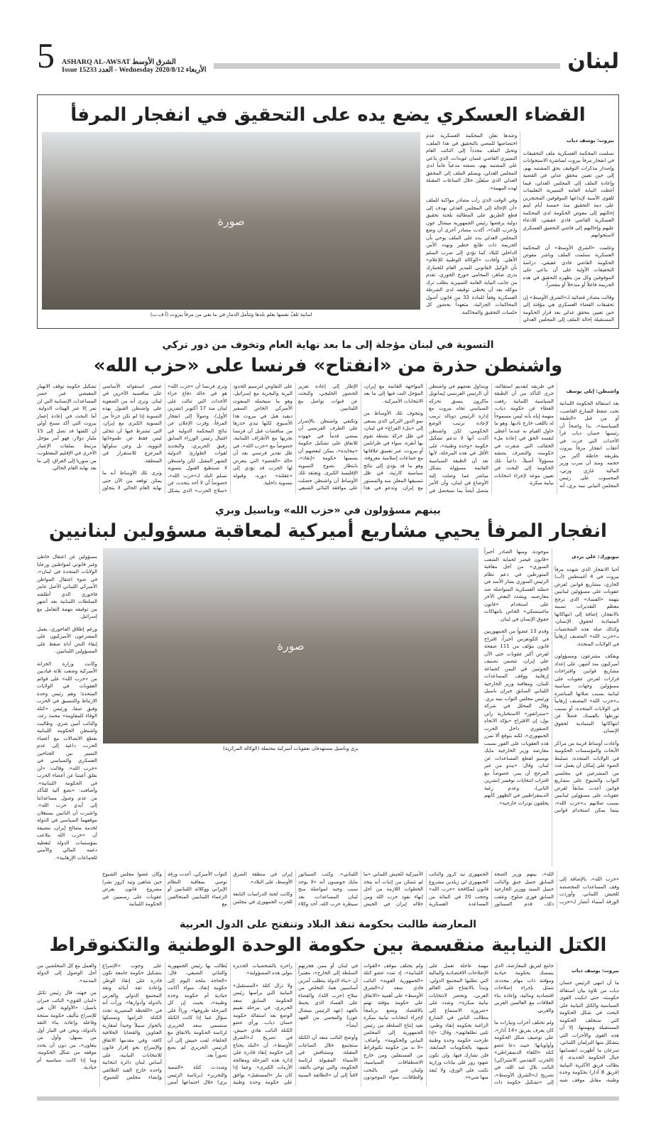5
ASHARQ AL-AWSAT الشرق الأوسط
Issue 15233 العدد - Wednesday 2020/8/12 الأربعاء
لبنان
القضاء العسكري يضع يده على التحقيق في انفجار المرفأ
بيروت: يوسف دياب
تسلمت المحكمة العسكرية ملف التحقيقات في انفجار مرفأ بيروت لمباشرة الاستجوابات وإصدار مذكرات التوقيف بحق المشتبه بهم، إلى حين تعيين محقق عدلي في القضية وإعادة الملف إلى المجلس العدلي، فيما أعطت النيابة العامة التمييزية التعليمات للقوى الأمنية لإيداعها الموقوفين المحتجزين على ذمة التحقيق منذ خمسة أيام ليتم إحالتهم إلى مفوض الحكومة لدى المحكمة العسكرية القاضي فادي عقيقي، للادعاء عليهم وإحالتهم إلى قاضي التحقيق العسكري لاستجوابهم.
وعلمت «الشرق الأوسط» أن المحكمة العسكرية تسلمت الملف وباشر مفوض الحكومة القاضي فادي عقيقي، دراسة التحقيقات الأولية على أن يدّعي على الموقوفين وكل من يظهره التحقيق في هذه الجريمة فاعلاً أو متدخلاً أو مقصراً.
وقالت مصادر قضائية لـ«الشرق الأوسط» إن تحقيقات القضاء العسكري هي مؤقتة إلى حين تعيين محقق عدلي بعد قرار الحكومة المستقيلة إحالة الملف إلى المجلس العدلي وعندها تعلن المحكمة العسكرية عدم اختصاصها للمضي بالتحقيق في هذا الملف، وتحيل الملف مجدداً إلى النائب العام التمييزي القاضي غسان عويدات، الذي يدّعي على المشتبه بهم، بصفته مدعياً عاماً لدى المجلس العدلي، ويسلم الملف إلى المحقق العدلي الذي سيُعيَّن خلال الساعات المقبلة لهذه المهمة».
وفي الوقت الذي رأت مصادر مواكبة للملف «أن الإحالة إلى المجلس العدلي تهدف إلى قطع الطريق على المطالبة بلجنة تحقيق دولية يرفضها رئيس الجمهورية ميشال عون و(حزب الله)»، أكدت مصادر أخرى أن وضع المجلس العدلي يده على الملف يوحي بأن الجريمة ذات طابع خطير وتهدد الأمن الداخلي للبلاد كما تؤدي إلى ضرب السلم الأهلي. وأفادت «الوكالة الوطنية للإعلام» بأن الوكيل القانوني للمدير العام للجمارك بدري ضاهر، المحامي جورج الخوري، تقدم من جانب النيابة العامة التمييزية بطلب ترك موكله بعد أن تخطى توقيفه لدى الشرطة العسكرية وفقاً للمادة 32 من قانون أصول المحاكمات الجزائية، متعهداً بحضور كل جلسات التحقيق والمحاكمة.
صورة
لبنانية تلفّ نفسها بعلم بلدها وتتأمل الدمار في ما بقي من مرفأ بيروت (أ.ف.ب)
التسوية في لبنان مؤجلة إلى ما بعد نهاية العام وتخوف من دور تركي
واشنطن حذرة من «انفتاح» فرنسا على «حزب الله»
واشنطن: إيلي يوسف
بعد استقالة الحكومة اللبنانية تحت ضغط الشارع الغاضب، أو من قبل «الطبقة السياسية»، بدا واضحاً أن رئيسها حسان دياب قرأ الأحداث التي جرت في أعقاب انفجار مرفأ بيروت بطريقة خاطئة أكبر من حجمه. ومنذ أن سرب وزير المالية غازي وزني، المحسوب على رئيس المجلس النيابي نبيه بري، أنه في طريقه لتقديم استقالته، جرى التأكد من أن الطبقة السياسية اللبنانية رفعت الغطاء عن حكومة دياب، متهمة إياه بأنه ليس مسموحاً له باللعب خارج ناديها. وهو ما حاول القيام به عندما أعطى لنفسه الحق في إعادة ملء الحقائب التي شغرت في حكومته، والتصرف بصفته مسؤولاً أصيلاً، داعياً تلك الحكومة إلى البحث في تعيين موعد لإجراء انتخابات نيابية مبكرة.
ويتداول بعضهم في واشنطن أن الرئيس الفرنسي إيمانويل ماكرون ينسق تحركه السياسي تجاه بيروت مع إدارة الرئيس دونالد ترمب لإعادة ترتيب الوضع الحكومي، لكن واشنطن أكدت أنها لا تدعم تشكيل حكومة «وحدة وطنية»، على الأقل في هذه المرحلة، لأنها تعد أن الطبقة السياسية القائمة مسؤولة بشكل مباشر عما وصلت إليه الأوضاع في لبنان، وأن الأمر متصل أيضاً بما سيحصل في المواجهة القائمة مع إيران، المؤجل البت فيها إلى ما بعد الانتخابات الأميركية.
وتتخوف تلك الأوساط من نمو الدور التركي الذي يسعى إلى «ملء الفراغ» في لبنان، في ظل حركة نشطة تقوم بها أنقرة، سواء في طرابلس أو بيروت، عبر تعميق علاقاتها مع جماعات إسلامية معروفة، وهو ما قد يؤدي إلى نتائج سياسية كارثية، في ظل تنسيقها المعلن منه والمستور مع إيران. وتدعو في هذا الإطار إلى إعادة تعزيز الحضور الخليجي، والبحث عن قنوات تواصل مع اللبنانيين.
وتكتفي واشنطن بالإصرار على الطرف الفرنسي أن يمضي قدماً في جهوده للاتفاق على تشكيل حكومة «محايدة»، يمكن لبعضهم أن يسميها حكومة «إنقاذ»، بانتظار نضوج التسوية الإقليمية الكبرى. وتعتقد تلك الأوساط أن واشنطن حصلت على موافقة الثنائي الشيعي على التفاوض لترسيم الحدود البرية والبحرية مع إسرائيل، وهو ما سيحمله المبعوث الأميركي الخاص السفير ديفيد هيل في بيروت هذا الأسبوع، لكنها تبدي حذرها من مناقشات قبل أن فرنسا تجريها مع الأطراف اللبنانية، خصوصاً مع «حزب الله»، في ظل تقدير فرنسي بعد أن حالة «القضم» التي يتعرض لها الحزب قد تؤدي إلى «عقلنة» دوره، وقبوله بتسوية داخلية.
وترى فرنسا أن «حزب الله» هو في حالة دفاع جراء الأحداث التي تتالت على لبنان منذ 17 أكتوبر (تشرين الأول)، وصولاً إلى انفجار المرفأ، وقرب الإعلان عن نتائج المحكمة الدولية في اغتيال رئيس الوزراء السابق رفيق الحريري، والتجديد لقوات الطوارئ الدولية الشهر المقبل. لكن واشنطن لا تستطيع القبول بتسوية تسلم البلد لـ«حزب الله»، خصوصاً أن لا أحد يتحدث عن «سلاح الحزب» الذي يشكل عنصر استقوائه الأساسي على منافسيه الآخرين في لبنان. وترى أنه من الصعوبة على واشنطن القبول بهذه التسوية إذا لم تكن جزءاً من التسوية الكبرى مع إيران، التي تشترط فيها أن تتخلى ليس فقط عن طموحاتها النووية، بل وعن سلوكها المزعزع للاستقرار في المنطقة.
وترى تلك الأوساط أنه ما يمكن توقعه من الآن حتى نهاية العام الحالي لا يتجاوز تشكيل حكومة توقف الانهيار المعيشي عبر جسر المساعدات الإنسانية التي لن تمر إلا عبر الهيئات الدولية. أما البحث في إعادة إعمار بيروت التي أكد مسح أولي أن كلفتها قد تصل إلى 15 مليار دولار، فهو أمر مؤجل مرتبط بملفات الإعمار الأخرى في الإقليم المعطوب، من سوريا إلى العراق، إلى ما بعد نهاية العام الحالي.
بينهم مسؤولون في «حزب الله» وباسيل وبري
انفجار المرفأ يحيي مشاريع أميركية لمعاقبة مسؤولين لبنانيين
نيويورك: علي بردى
أحيا الانفجار الذي شهده مرفأ بيروت في 4 أغسطس (آب) الجاري، مشاريع قوانين لفرض عقوبات على مسؤولين لبنانيين بتهمة «الفساد» الذي ترجح معظم التقديرات تسببه بالانفجار، إضافة إلى انتهاكاتها المتمادية لحقوق الإنسان، وكذلك صلة هذه الشخصيات بـ«حزب الله» المصنف إرهابياً في الولايات المتحدة.
ويعكف مشرعون ومسؤولون أميركيون منذ أشهر، على إعداد مشاريع قوانين واقتراحات قرارات لفرض عقوبات على مسؤولين وجهات سياسية لبنانية بسبب صلاتها المباشرة بـ«حزب الله» المصنف إرهابياً في الولايات المتحدة، أو بسبب تورطها بالفساد، فضلاً عن انتهاكاتها المتمادية لحقوق الإنسان.
وأعادت أوساط قريبة من مراكز الأبحاث والمؤسسات الحكومية في الولايات المتحدة، تسليط الضوء على إمكان أن يعمل عدد من المشرعين في مجلسي النواب والشيوخ على مشاريع قوانين أعدت سابقاً لفرض عقوبات على مسؤولين لبنانيين بسبب صلاتهم بـ«حزب الله»، بينما يمكن استخدام قوانين موجودة، ومنها الصادر أخيراً «قانون قيصر لحماية الشعب السوري» من أجل معاقبة المتورطين في دعم نظام الرئيس السوري بشار الأسد في حملته العسكرية المتواصلة ضد معارضيه. ويشدد البعض الآخر على استخدام «قانون ماغنيتسكي» الخاص بانتهاكات حقوق الإنسان في لبنان.
وقدم 13 عضواً من الجمهوريين في الكونغرس أخيراً، اقتراح قانون مؤلف من 111 صفحة لفرض أكبر عقوبات حتى الآن على إيران، تتضمن تصنيف الحوثيين في اليمن كجماعة إرهابية ووقف المساعدات للبنان، ومعاقبة وزير الخارجية اللبناني السابق جبران باسيل ورئيس مجلس النواب نبيه بري. وقال المحلل في شركة «ستراتفور» الاستخبارية راين بول، إن الاقتراح «يؤكد الاتجاه الصقوري داخل الحزب الجمهوري»، لكنه يتوقع ألا تمرر هذه العقوبات على الفور بسبب معارضة وزير الخارجية مايك بومبيو لقطع المساعدات عن لبنان. وقال: «يبدو من غير المرجح أن يمر، خصوصاً مع اقتراب انتخابات نوفمبر (تشرين الثاني)، وعدم رغبة الديمقراطيين في الظهور كأنهم يخلقون توترات خارجية».
صورة
بري وباسيل مستهدفان بعقوبات أميركية محتملة (الوكالة المركزية)
مسؤولين عن اعتقال خاطئ وغير قانوني لمواطنين ورعايا الولايات المتحدة في لبنان»، في ضوء اعتقال المواطن الأميركي اللبناني الأصل عامر فاخوري الذي أطلقته السلطات اللبنانية بعد أشهر من توقيفه بتهمة التعامل مع إسرائيل.
ورغم إطلاق الفاخوري، يعمل المشرعون الأميركيون على إبقاء النص أداة ضغط على المسؤولين اللبنانيين.
وكانت وزارة الخزانة الأميركية وضعت ثلاثة قياديين من «حزب الله» على قوائم العقوبات في الولايات المتحدة؛ وهم رئيس وحدة الارتباط والتنسيق في الحزب وفيق صفا، ورئيس «كتلة الوفاء للمقاومة» محمد رعد، والنائب أمين شري. وطالبت واشنطن الحكومة اللبنانية بقطع الاتصالات مع أعضاء الحزب، داعية إلى عدم التمييز بين الجناحين العسكري والسياسي في «حزب الله». وقالت: «لن نقلق أعيننا عن أعضاء الحزب في الحكومة اللبنانية». وأضافت: «نضع آلية للتأكد من عدم وصول مساعداتنا إلى أيدي حزب الله». واعتبرت أن النائبين يستغلان موقعهما السياسي في الدولة لخدمة مصالح إيران، مضيفة أن «حزب الله يتلاعب بمؤسسات الدولة لتغطية دعمه المالي والأمني للجماعات الإرهابية».
«حزب الله»، بالإضافة إلى وقف المساعدات المخصصة للجيش اللبناني. وأوردت الورقة أسماء أنصار لـ«حزب الله»، بينهم وزير الصحة السابق جميل جبق والنائب جميل السيد ووزير الخارجية السابق فوزي صلوخ. وعقب ذلك، قدم السيناتور الجمهوري تيد كروز والنائب الجمهوري لي زيلدين مشروع قانون لمكافحة «حزب الله» وحجب 20 في المائة من المساعدة العسكرية الأميركية للجيش اللبناني «ما لم تتمكن من إثبات أنه يتخذ الخطوات اللازمة من أجل إنهاء نفوذ حزب الله ومن خلاله إيران في الجيش اللبناني». وكتب السيناتور مايك جونسون أنه «لا يوجد سبب وجيه لمواصلة منح لبنان المساعدات، بعد سيطرة حزب الله، أحد وكلاء إيران في منطقة الشرق الأوسط، على البلاد».
وكانت لجنة الدراسات التابعة للحزب الجمهوري في مجلس النواب الأميركي، أعدت ورقة توصي بمعاقبة النظام الإيراني ووكلائه اللبنانيين أو الزعماء اللبنانيين المتحالفين مع
وكان عضوا مجلس الشيوخ جين شاهين وتيد كروز نشرا مشروع قانون يفرض عقوبات على رسميين في الحكومة اللبنانية
المعارضة طالبت بحكومة تنقذ البلاد وتنفتح على الدول العربية
الكتل النيابية منقسمة بين حكومة الوحدة الوطنية والتكنوقراط
بيروت: يوسف دياب
ما أن انتهى الرئيس حسان دياب من تلاوة بيان استقالة حكومته، حتى انكبت القوى السياسية والكتل النيابية على البحث في شكل الحكومة التي ستخلف الحكومة المستقيلة ومهمتها، إلا أن هذه القوى والأحزاب التي يتشكل منها البرلمان اللبناني، سرعان ما أظهرت انقسامها حيال الحكومة الجديدة، إذ يطالب فريق الأكثرية النيابية (فريق 8 آذار) بحكومة وحدة وطنية، مقابل موقف شبه جامع لفريق المعارضة، الذي يتمسك بحكومة حيادية ومؤقتة ذات مهام محددة، تتمثل بإجراء إصلاحات اقتصادية ومالية، وإعادة بناء العلاقات مع العالمين العربي والغربي.
ولم تختلف أحزاب وتيارات ما كان يعرف بفريق «14 آذار»، على توصيف شكل الحكومة وأولوياتها؛ حيث دعا عضو كتلة «اللقاء الديمقراطي» (الحزب التقدمي الاشتراكي) النائب بلال عبد الله، في تصريح لـ«الشرق الأوسط»، إلى «تشكيل حكومة ذات مهمة عاجلة تعمل على الإصلاحات الاقتصادية والمالية التي تطلبها المجتمع الدولي، وتبدأ بالانفتاح على العالم العربي، وتحضر لانتخابات نيابية مبكرة». وشدد على «ضرورة الاستماع إلى مطالب الناس في الشارع الراغبة بحكومة إنقاذ وطني، تلبي تطلعاتهم». وقال: «إذا طرحت حكومة وحدة وطنية شبيهة بالحكومات السابقة، فلن نشارك فيها، ولن نكون شهود زور على بيانات وزارية تكتب على الورق، ولا يُنفذ منها شيء».
ولم يختلف موقف «القوات اللبنانية»، إذ شدد عضو كتلة «الجمهورية القوية» النائب فادي سعد لـ«الشرق الأوسط» على أهمية «الاتفاق على حكومة مؤقتة تهتم بالاقتصاد وتضع برنامجاً لإجراء انتخابات نيابية مبكرة تعيد إنتاج السلطة من رئيس الجمهورية إلى المجلس النيابي والحكومة». وأضاف: «لا بد من حكومة تكنوقراط من المستقلين ومن خارج الاصطفافات السياسية، ولبنان غني بالنخب والطاقات، سواء الموجودون في لبنان أو ممن هجرتهم السلطة إلى الخارج»، معتبراً أن «بناء الدولة يتطلب أمرين أساسيين هما، التخلص من سلاح (حزب الله)، والقضاء على الفساد الذي يحيط بالعهد (عهد الرئيس ميشال عون) والمحمي من العهد أيضاً».
وأوضح النائب سعد أن الكتلة ستجتمع خلال الساعات المقبلة، وستناقش في الأسماء المقبولة لرئاسة الحكومة، والتي توحي بالثقة، لافتاً إلى أن «الطائفة السنية زاخرة بالشخصيات الجديرة بتولي هذه المسؤولية».
ولا تزال كتلة «المستقبل» النيابية التي يرأسها رئيس الحكومة السابق سعد الحريري، في مرحلة تقييم الوضع بعد استقالة حكومة حسان دياب، ورأى عضو الكتلة النائب هادي حبيش، في تصريح لـ«الشرق الأوسط»، أن «البلد يحتاج إلى حكومة إنقاذ قادرة على إدارة هذه المرحلة ومعالجة الأزمات الكبرى». وعما إذا كان تيار «المستقبل» يوافق على حكومة وحدة وطنية يُطالب بها رئيس الجمهورية والثنائي الشيعي، قال: «الحاجة ملحة اليوم إلى حكومة إنقاذ، سواء أكانت حيادية أم حكومة وحدة وطنية»، بحيث إن كل المرحلة ظروفها». وردّاً على سؤال عما إذا كانت الكتلة ستسمي سعد الحريري لرئاسة الحكومة بالاتفاق مع الحلفاء، لفت حبيش إلى أن الرئيس الحريري لم يضع تصوراً بعد.
وشددت كتلة «التنمية والتحرير» (برئاسة الرئيس بري) خلال اجتماعها أمس على وجوب «الإسراع بتشكيل حكومة جامعة تكون قادرة على إنقاذ الوطن وإعادة ثقة أبنائه وثقة المجتمع الدولي والعربي بالدولة وأدوارها». ورأت أنه في «اللحظة المصيرية تجدد الكتلة التزامها وتمسكها بالحوار سبيلاً وحيداً لمقاربة العناوين والقضايا الخلافية كافة، وفي مقدمها الاتفاق والإسراع نحو إقرار قانون للانتخابات النيابية، على أساس لبنان دائرة انتخابية واحدة خارج القيد الطائفي وإنشاء مجلس للشيوخ، والعمل مع كل المخلصين من أجل الوصول إلى الدولة المدنية».
من جهته، قال رئيس تكتل «لبنان القوي» النائب جبران باسيل: «الأولوية الآن هي للإسراع بتأليف حكومة منتجة وفاعلة وإعادة بناء الثقة بالدولة، ونحن في التيار أول من يسهل، وأول من يتعاون»، من دون أن يحدد موقفه من شكل الحكومة، وما إذا كانت سياسية أم حيادية.